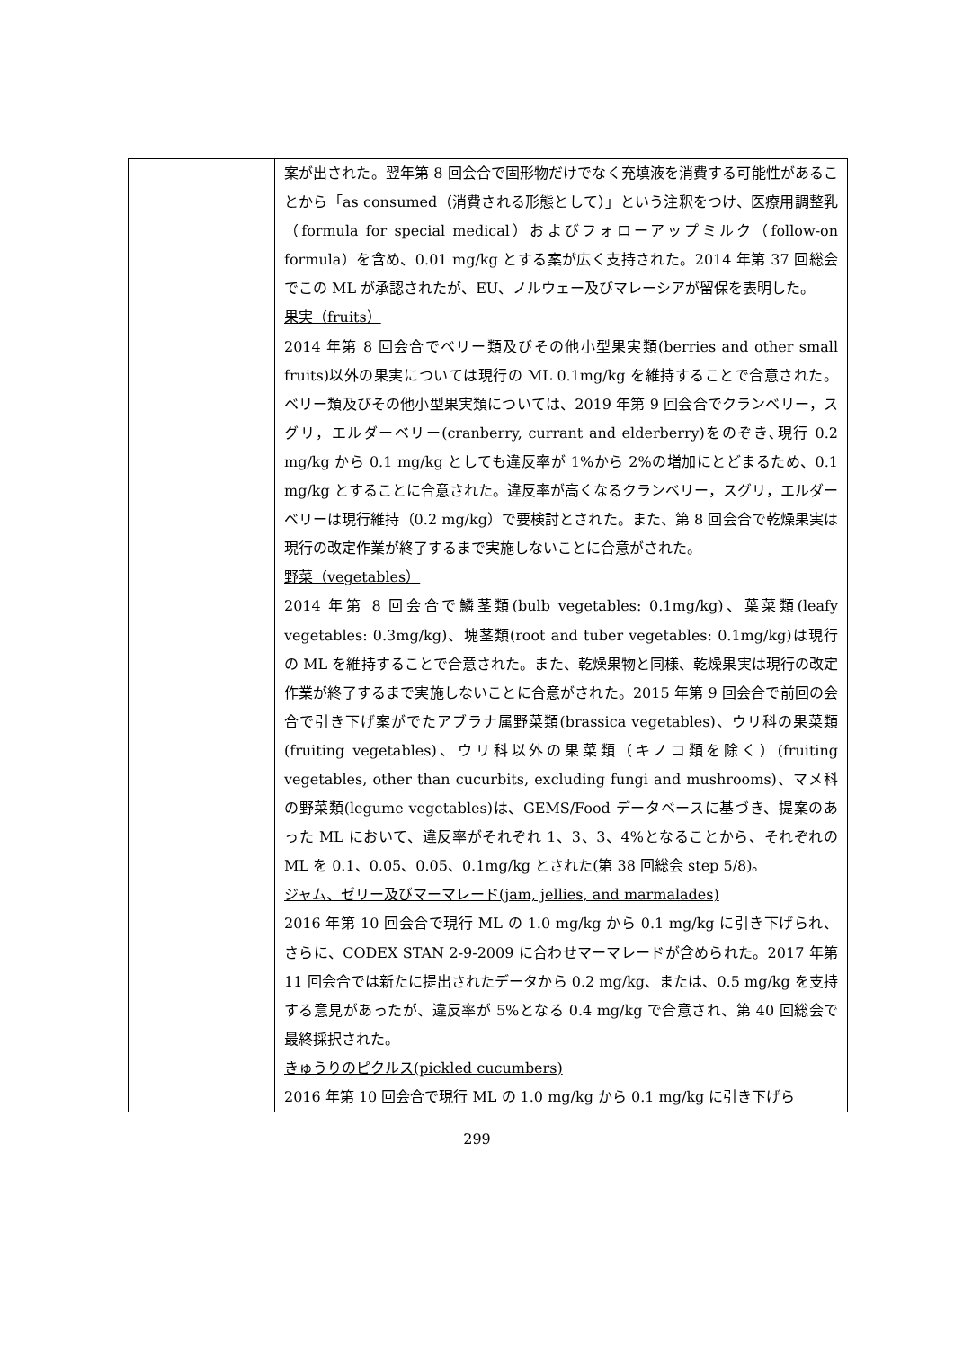| | 案が出された。翌年第 8 回会合で固形物だけでなく充填液を消費する可能性があることから「as consumed（消費される形態として）」という注釈をつけ、医療用調整乳（formula for special medical）およびフォローアップミルク（follow-on formula）を含め、0.01 mg/kg とする案が広く支持された。2014 年第 37 回総会でこの ML が承認されたが、EU、ノルウェー及びマレーシアが留保を表明した。 果実（fruits） 2014 年第 8 回会合でベリー類及びその他小型果実類(berries and other small fruits)以外の果実については現行の ML 0.1mg/kg を維持することで合意された。ベリー類及びその他小型果実類については、2019 年第 9 回会合でクランベリー，スグリ，エルダーベリー(cranberry, currant and elderberry)をのぞき､現行 0.2 mg/kg から 0.1 mg/kg としても違反率が 1%から 2%の増加にとどまるため、0.1 mg/kg とすることに合意された。違反率が高くなるクランベリー，スグリ，エルダーベリーは現行維持（0.2 mg/kg）で要検討とされた。また、第 8 回会合で乾燥果実は現行の改定作業が終了するまで実施しないことに合意がされた。 野菜（vegetables） 2014 年第 8 回会合で鱗茎類(bulb vegetables: 0.1mg/kg)、葉菜類(leafy vegetables: 0.3mg/kg)、塊茎類(root and tuber vegetables: 0.1mg/kg)は現行の ML を維持することで合意された。また、乾燥果物と同様、乾燥果実は現行の改定作業が終了するまで実施しないことに合意がされた。2015 年第 9 回会合で前回の会合で引き下げ案がでたアブラナ属野菜類(brassica vegetables)、ウリ科の果菜類(fruiting vegetables)、ウリ科以外の果菜類（キノコ類を除く）(fruiting vegetables, other than cucurbits, excluding fungi and mushrooms)、マメ科の野菜類(legume vegetables)は、GEMS/Food データベースに基づき、提案のあった ML において、違反率がそれぞれ 1、3、3、4%となることから、それぞれの ML を 0.1、0.05、0.05、0.1mg/kg とされた(第 38 回総会 step 5/8)。 ジャム、ゼリー及びマーマレード(jam, jellies, and marmalades) 2016 年第 10 回会合で現行 ML の 1.0 mg/kg から 0.1 mg/kg に引き下げられ、さらに、CODEX STAN 2-9-2009 に合わせマーマレードが含められた。2017 年第 11 回会合では新たに提出されたデータから 0.2 mg/kg、または、0.5 mg/kg を支持する意見があったが、違反率が 5%となる 0.4 mg/kg で合意され、第 40 回総会で最終採択された。 きゅうりのピクルス(pickled cucumbers) 2016 年第 10 回会合で現行 ML の 1.0 mg/kg から 0.1 mg/kg に引き下げら |
299